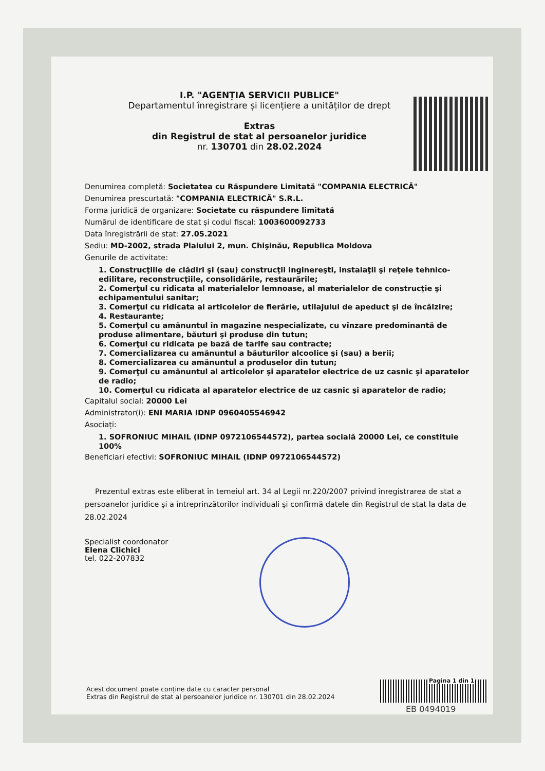I.P. "AGENȚIA SERVICII PUBLICE"
Departamentul înregistrare și licențiere a unităților de drept
Extras
din Registrul de stat al persoanelor juridice
nr. 130701 din 28.02.2024
Denumirea completă: Societatea cu Răspundere Limitată "COMPANIA ELECTRICĂ"
Denumirea prescurtată: "COMPANIA ELECTRICĂ" S.R.L.
Forma juridică de organizare: Societate cu răspundere limitată
Numărul de identificare de stat și codul fiscal: 1003600092733
Data înregistrării de stat: 27.05.2021
Sediu: MD-2002, strada Plaiului 2, mun. Chişinău, Republica Moldova
Genurile de activitate:
1. Construcţiile de clădiri şi (sau) construcţii inginereşti, instalaţii şi reţele tehnico-edilitare, reconstrucţiile, consolidările, restaurările;
2. Comerţul cu ridicata al materialelor lemnoase, al materialelor de construcţie şi echipamentului sanitar;
3. Comerţul cu ridicata al articolelor de fierărie, utilajului de apeduct şi de încălzire;
4. Restaurante;
5. Comerţul cu amănuntul în magazine nespecializate, cu vînzare predominantă de produse alimentare, băuturi şi produse din tutun;
6. Comerţul cu ridicata pe bază de tarife sau contracte;
7. Comercializarea cu amănuntul a băuturilor alcoolice şi (sau) a berii;
8. Comercializarea cu amănuntul a produselor din tutun;
9. Comerţul cu amănuntul al articolelor şi aparatelor electrice de uz casnic şi aparatelor de radio;
10. Comerţul cu ridicata al aparatelor electrice de uz casnic şi aparatelor de radio;
Capitalul social: 20000 Lei
Administrator(i): ENI MARIA IDNP 0960405546942
Asociați:
1. SOFRONIUC MIHAIL (IDNP 0972106544572), partea socială 20000 Lei, ce constituie 100%
Beneficiari efectivi: SOFRONIUC MIHAIL (IDNP 0972106544572)
Prezentul extras este eliberat în temeiul art. 34 al Legii nr.220/2007 privind înregistrarea de stat a persoanelor juridice şi a întreprinzătorilor individuali şi confirmă datele din Registrul de stat la data de 28.02.2024
Specialist coordonator
Elena Clichici
tel. 022-207832
Acest document poate conține date cu caracter personal
Extras din Registrul de stat al persoanelor juridice nr. 130701 din 28.02.2024
Pagina 1 din 1
EB 0494019